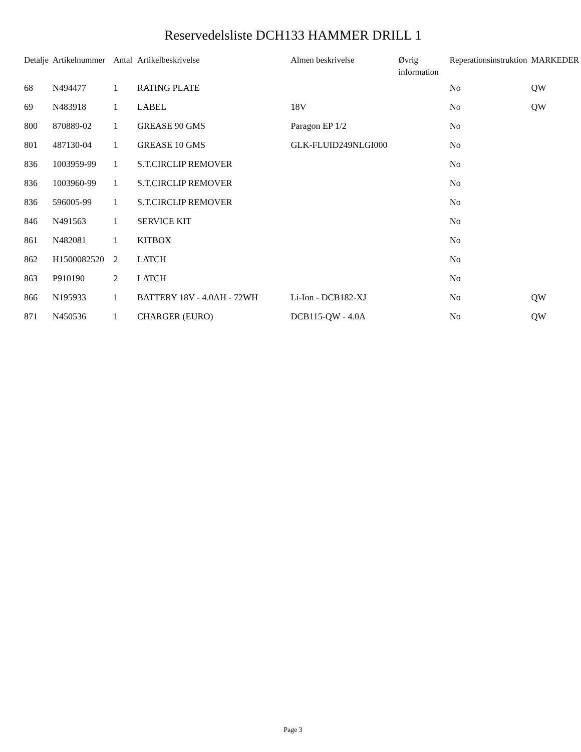Reservedelsliste DCH133 HAMMER DRILL 1
| Detalje | Artikelnummer | Antal | Artikelbeskrivelse | Almen beskrivelse | Øvrig information | Reperationsinstruktion | MARKEDER |
| --- | --- | --- | --- | --- | --- | --- | --- |
| 68 | N494477 | 1 | RATING PLATE | | | No | QW |
| 69 | N483918 | 1 | LABEL | 18V | | No | QW |
| 800 | 870889-02 | 1 | GREASE 90 GMS | Paragon EP 1/2 | | No | |
| 801 | 487130-04 | 1 | GREASE 10 GMS | GLK-FLUID249NLGI000 | | No | |
| 836 | 1003959-99 | 1 | S.T.CIRCLIP REMOVER | | | No | |
| 836 | 1003960-99 | 1 | S.T.CIRCLIP REMOVER | | | No | |
| 836 | 596005-99 | 1 | S.T.CIRCLIP REMOVER | | | No | |
| 846 | N491563 | 1 | SERVICE KIT | | | No | |
| 861 | N482081 | 1 | KITBOX | | | No | |
| 862 | H1500082520 | 2 | LATCH | | | No | |
| 863 | P910190 | 2 | LATCH | | | No | |
| 866 | N195933 | 1 | BATTERY 18V - 4.0AH - 72WH | Li-Ion - DCB182-XJ | | No | QW |
| 871 | N450536 | 1 | CHARGER (EURO) | DCB115-QW - 4.0A | | No | QW |
Page 3